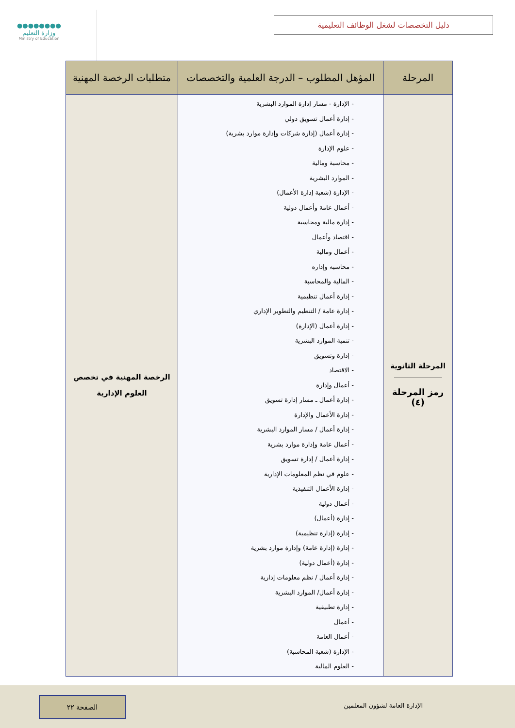●●●●●●●●
وزارة التعليم
Ministry of Education
دليل التخصصات لشغل الوظائف التعليمية
| المرحلة | المؤهل المطلوب – الدرجة العلمية والتخصصات | متطلبات الرخصة المهنية |
| --- | --- | --- |
| المرحلة الثانوية رمز المرحلة (٤) | - الإدارة - مسار إدارة الموارد البشرية - إدارة أعمال تسويق دولي - إدارة أعمال (إدارة شركات وإدارة موارد بشرية) - علوم الإدارة - محاسبة ومالية - الموارد البشرية - الإدارة (شعبة إدارة الأعمال) - أعمال عامة وأعمال دولية - إدارة مالية ومحاسبة - اقتصاد وأعمال - أعمال ومالية - محاسبه وإداره - المالية والمحاسبة - إدارة أعمال تنظيمية - إدارة عامة / التنظيم والتطوير الإداري - إدارة أعمال (الإدارة) - تنمية الموارد البشرية - إدارة وتسويق - الاقتصاد - أعمال وإدارة - إدارة أعمال ـ مسار إدارة تسويق - إدارة الأعمال والإدارة - إدارة أعمال / مسار الموارد البشرية - أعمال عامة وإدارة موارد بشرية - إدارة أعمال / إدارة تسويق - علوم في نظم المعلومات الإدارية - إدارة الأعمال التنفيذية - أعمال دولية - إدارة (أعمال) - إدارة (إدارة تنظيمية) - إدارة (إدارة عامة) وإدارة موارد بشرية - إدارة (أعمال دولية) - إدارة أعمال / نظم معلومات إدارية - إدارة أعمال/ الموارد البشرية - إدارة تطبيقية - أعمال - أعمال العامة - الإدارة (شعبة المحاسبة) - العلوم المالية | الرخصة المهنية في تخصص العلوم الإدارية |
الصفحة ٢٢
الإدارة العامة لشؤون المعلمين